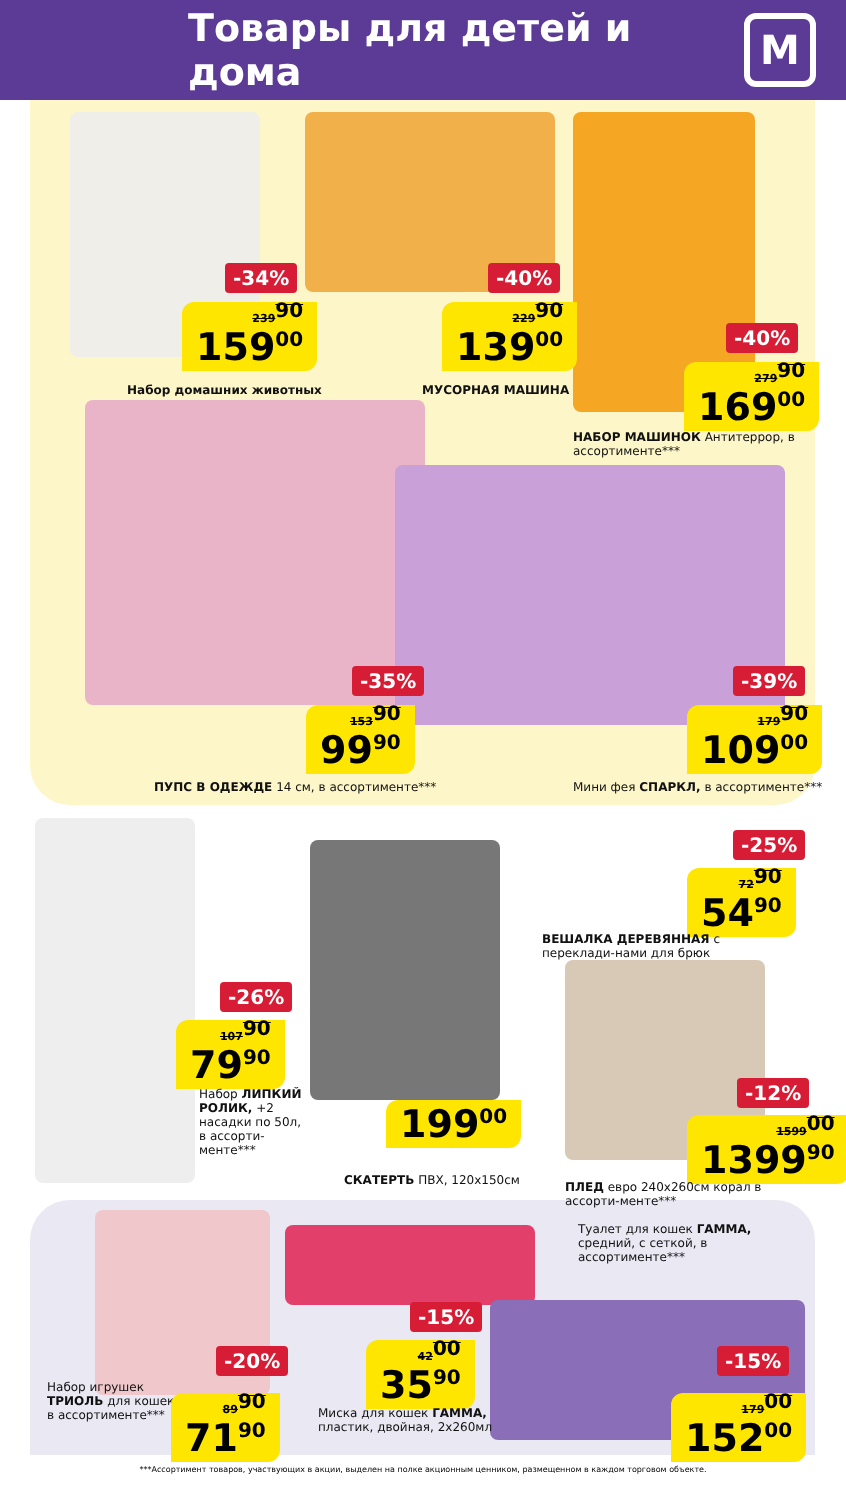Товары для детей и дома
М
-34%
239<sup>90</sup>
159<sup>00</sup>
Набор домашних животных
-40%
229<sup>90</sup>
139<sup>00</sup>
МУСОРНАЯ МАШИНА
-40%
279<sup>90</sup>
169<sup>00</sup>
НАБОР МАШИНОК Антитеррор, в ассортименте***
-35%
153<sup>90</sup>
99<sup>90</sup>
ПУПС В ОДЕЖДЕ 14 см, в ассортименте***
-39%
179<sup>90</sup>
109<sup>00</sup>
Мини фея СПАРКЛ, в ассортименте***
-25%
72<sup>90</sup>
54<sup>90</sup>
ВЕШАЛКА ДЕРЕВЯННАЯ с переклади-нами для брюк
-26%
107<sup>90</sup>
79<sup>90</sup>
Набор ЛИПКИЙ РОЛИК, +2 насадки по 50л, в ассорти-менте***
199<sup>00</sup>
СКАТЕРТЬ ПВХ, 120х150см
-12%
1599<sup>00</sup>
1399<sup>90</sup>
ПЛЕД евро 240х260см корал в ассорти-менте***
Туалет для кошек ГАММА, средний, с сеткой, в ассортименте***
-20%
Набор игрушек ТРИОЛЬ для кошек в ассортименте***
89<sup>90</sup>
71<sup>90</sup>
-15%
42<sup>00</sup>
35<sup>90</sup>
Миска для кошек ГАММА, пластик, двойная, 2х260мл
-15%
179<sup>00</sup>
152<sup>00</sup>
***Ассортимент товаров, участвующих в акции, выделен на полке акционным ценником, размещенном в каждом торговом объекте.